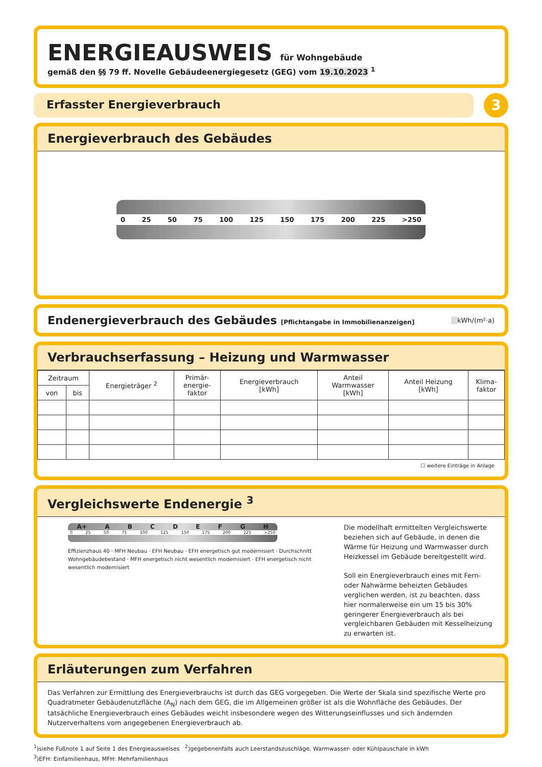ENERGIEAUSWEIS für Wohngebäude
gemäß den §§ 79 ff. Novelle Gebäudeenergiegesetz (GEG) vom 19.10.2023 <sup>1</sup>
Erfasster Energieverbrauch
3
Energieverbrauch des Gebäudes
0 25 50 75 100 125 150 175 200 225 >250
Endenergieverbrauch des Gebäudes [Pflichtangabe in Immobilienanzeigen]
kWh/(m²·a)
Verbrauchserfassung – Heizung und Warmwasser
| Zeitraum | | Energieträger <sup>2</sup> | Primär- energie- faktor | Energieverbrauch [kWh] | Anteil Warmwasser [kWh] | Anteil Heizung [kWh] | Klima- faktor |
| --- | --- | --- | --- | --- | --- | --- | --- |
| von | bis | | | | | | |
☐ weitere Einträge in Anlage
Vergleichswerte Endenergie <sup>3</sup>
A+ ABCDEFGH
0 25 50 75 100 125 150 175 200 225 >250
Effizienzhaus 40 · MFH Neubau · EFH Neubau · EFH energetisch gut modernisiert · Durchschnitt Wohngebäudebestand · MFH energetisch nicht wesentlich modernisiert · EFH energetisch nicht wesentlich modernisiert
Die modellhaft ermittelten Vergleichswerte beziehen sich auf Gebäude, in denen die Wärme für Heizung und Warmwasser durch Heizkessel im Gebäude bereitgestellt wird.
Soll ein Energieverbrauch eines mit Fern- oder Nahwärme beheizten Gebäudes verglichen werden, ist zu beachten, dass hier normalerweise ein um 15 bis 30% geringerer Energieverbrauch als bei vergleichbaren Gebäuden mit Kesselheizung zu erwarten ist.
Erläuterungen zum Verfahren
Das Verfahren zur Ermittlung des Energieverbrauchs ist durch das GEG vorgegeben. Die Werte der Skala sind spezifische Werte pro Quadratmeter Gebäudenutzfläche (A<sub>N</sub>) nach dem GEG, die im Allgemeinen größer ist als die Wohnfläche des Gebäudes. Der tatsächliche Energieverbrauch eines Gebäudes weicht insbesondere wegen des Witterungseinflusses und sich ändernden Nutzerverhaltens vom angegebenen Energieverbrauch ab.
<sup>1</sup>)siehe Fußnote 1 auf Seite 1 des Energieausweises <sup>2</sup>)gegebenenfalls auch Leerstandszuschläge, Warmwasser- oder Kühlpauschale in kWh
<sup>3</sup>)EFH: Einfamilienhaus, MFH: Mehrfamilienhaus